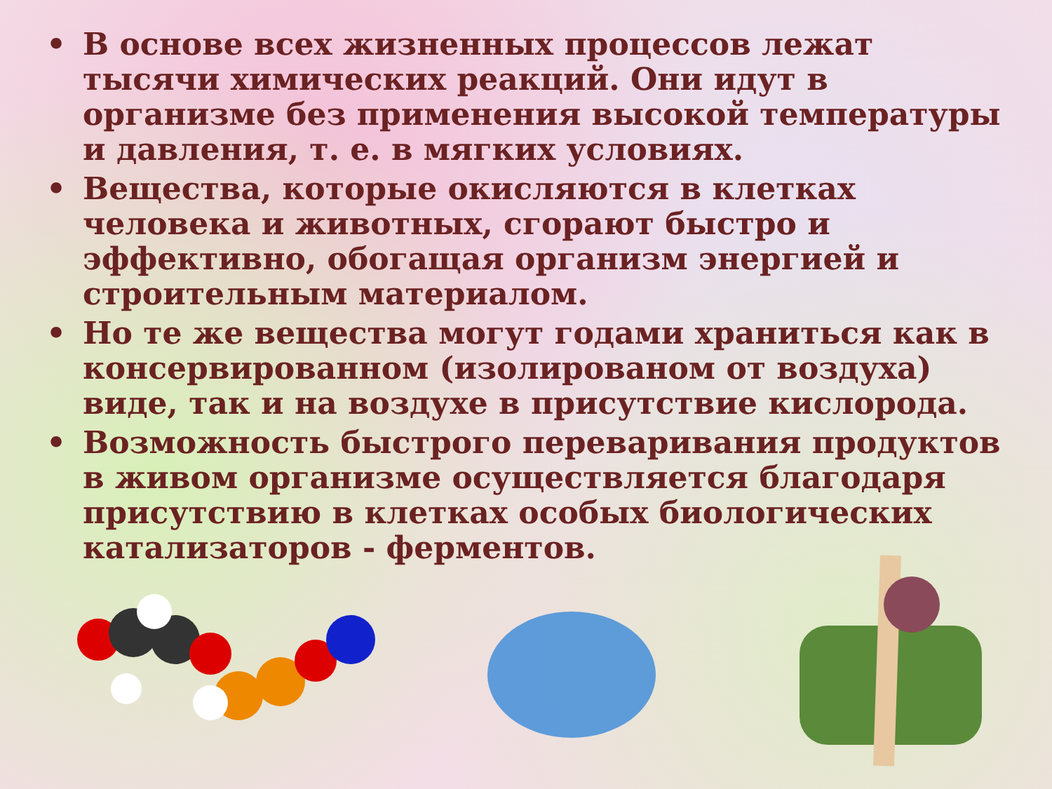• В основе всех жизненных процессов лежат тысячи химических реакций. Они идут в организме без применения высокой температуры и давления, т. е. в мягких условиях.
• Вещества, которые окисляются в клетках человека и животных, сгорают быстро и эффективно, обогащая организм энергией и строительным материалом.
• Но те же вещества могут годами храниться как в консервированном (изолированом от воздуха) виде, так и на воздухе в присутствие кислорода.
• Возможность быстрого переваривания продуктов в живом организме осуществляется благодаря присутствию в клетках особых биологических катализаторов - ферментов.